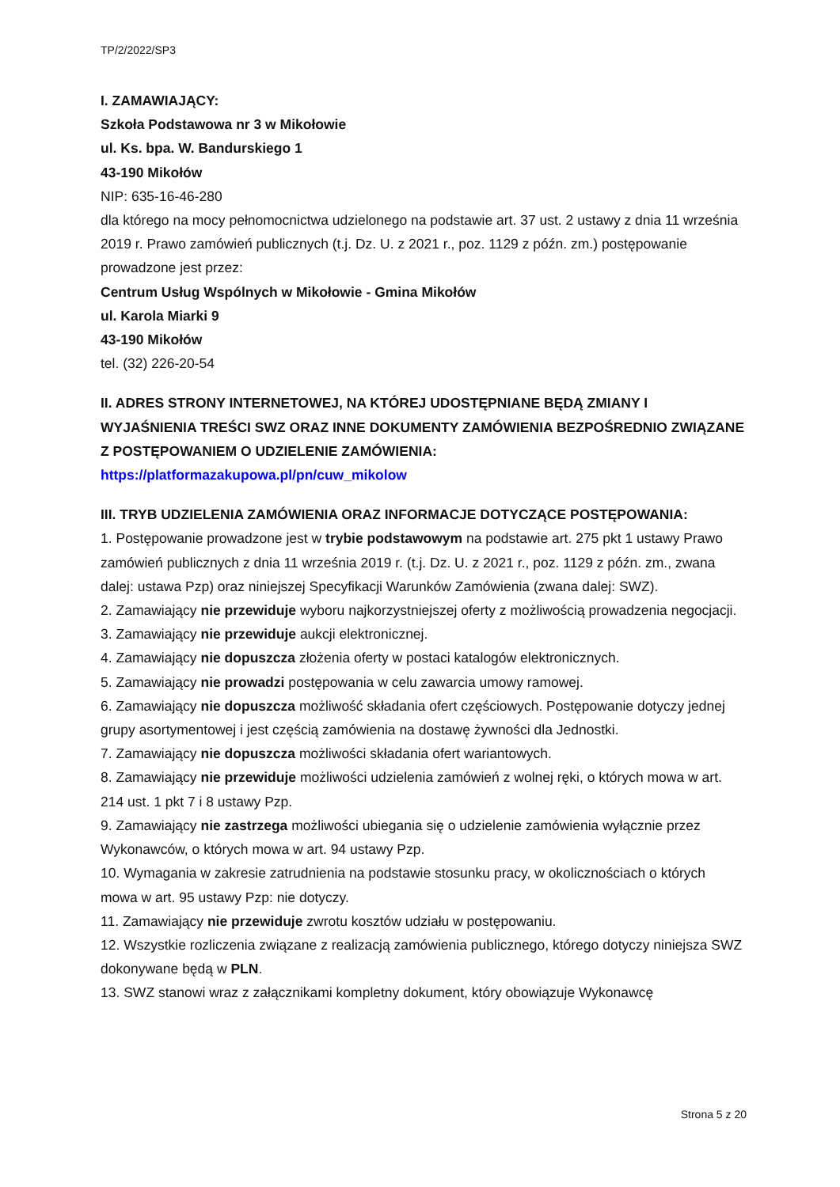TP/2/2022/SP3
I. ZAMAWIAJĄCY:
Szkoła Podstawowa nr 3 w Mikołowie
ul. Ks. bpa. W. Bandurskiego 1
43-190 Mikołów
NIP: 635-16-46-280
dla którego na mocy pełnomocnictwa udzielonego na podstawie art. 37 ust. 2 ustawy z dnia 11 września 2019 r. Prawo zamówień publicznych (t.j. Dz. U. z 2021 r., poz. 1129 z późn. zm.) postępowanie prowadzone jest przez:
Centrum Usług Wspólnych w Mikołowie - Gmina Mikołów
ul. Karola Miarki 9
43-190 Mikołów
tel. (32) 226-20-54
II. ADRES STRONY INTERNETOWEJ, NA KTÓREJ UDOSTĘPNIANE BĘDĄ ZMIANY I WYJAŚNIENIA TREŚCI SWZ ORAZ INNE DOKUMENTY ZAMÓWIENIA BEZPOŚREDNIO ZWIĄZANE Z POSTĘPOWANIEM O UDZIELENIE ZAMÓWIENIA:
https://platformazakupowa.pl/pn/cuw_mikolow
III. TRYB UDZIELENIA ZAMÓWIENIA ORAZ INFORMACJE DOTYCZĄCE POSTĘPOWANIA:
1. Postępowanie prowadzone jest w trybie podstawowym na podstawie art. 275 pkt 1 ustawy Prawo zamówień publicznych z dnia 11 września 2019 r. (t.j. Dz. U. z 2021 r., poz. 1129 z późn. zm., zwana dalej: ustawa Pzp) oraz niniejszej Specyfikacji Warunków Zamówienia (zwana dalej: SWZ).
2. Zamawiający nie przewiduje wyboru najkorzystniejszej oferty z możliwością prowadzenia negocjacji.
3. Zamawiający nie przewiduje aukcji elektronicznej.
4. Zamawiający nie dopuszcza złożenia oferty w postaci katalogów elektronicznych.
5. Zamawiający nie prowadzi postępowania w celu zawarcia umowy ramowej.
6. Zamawiający nie dopuszcza możliwość składania ofert częściowych. Postępowanie dotyczy jednej grupy asortymentowej i jest częścią zamówienia na dostawę żywności dla Jednostki.
7. Zamawiający nie dopuszcza możliwości składania ofert wariantowych.
8. Zamawiający nie przewiduje możliwości udzielenia zamówień z wolnej ręki, o których mowa w art. 214 ust. 1 pkt 7 i 8 ustawy Pzp.
9. Zamawiający nie zastrzega możliwości ubiegania się o udzielenie zamówienia wyłącznie przez Wykonawców, o których mowa w art. 94 ustawy Pzp.
10. Wymagania w zakresie zatrudnienia na podstawie stosunku pracy, w okolicznościach o których mowa w art. 95 ustawy Pzp: nie dotyczy.
11. Zamawiający nie przewiduje zwrotu kosztów udziału w postępowaniu.
12. Wszystkie rozliczenia związane z realizacją zamówienia publicznego, którego dotyczy niniejsza SWZ dokonywane będą w PLN.
13. SWZ stanowi wraz z załącznikami kompletny dokument, który obowiązuje Wykonawcę
Strona 5 z 20